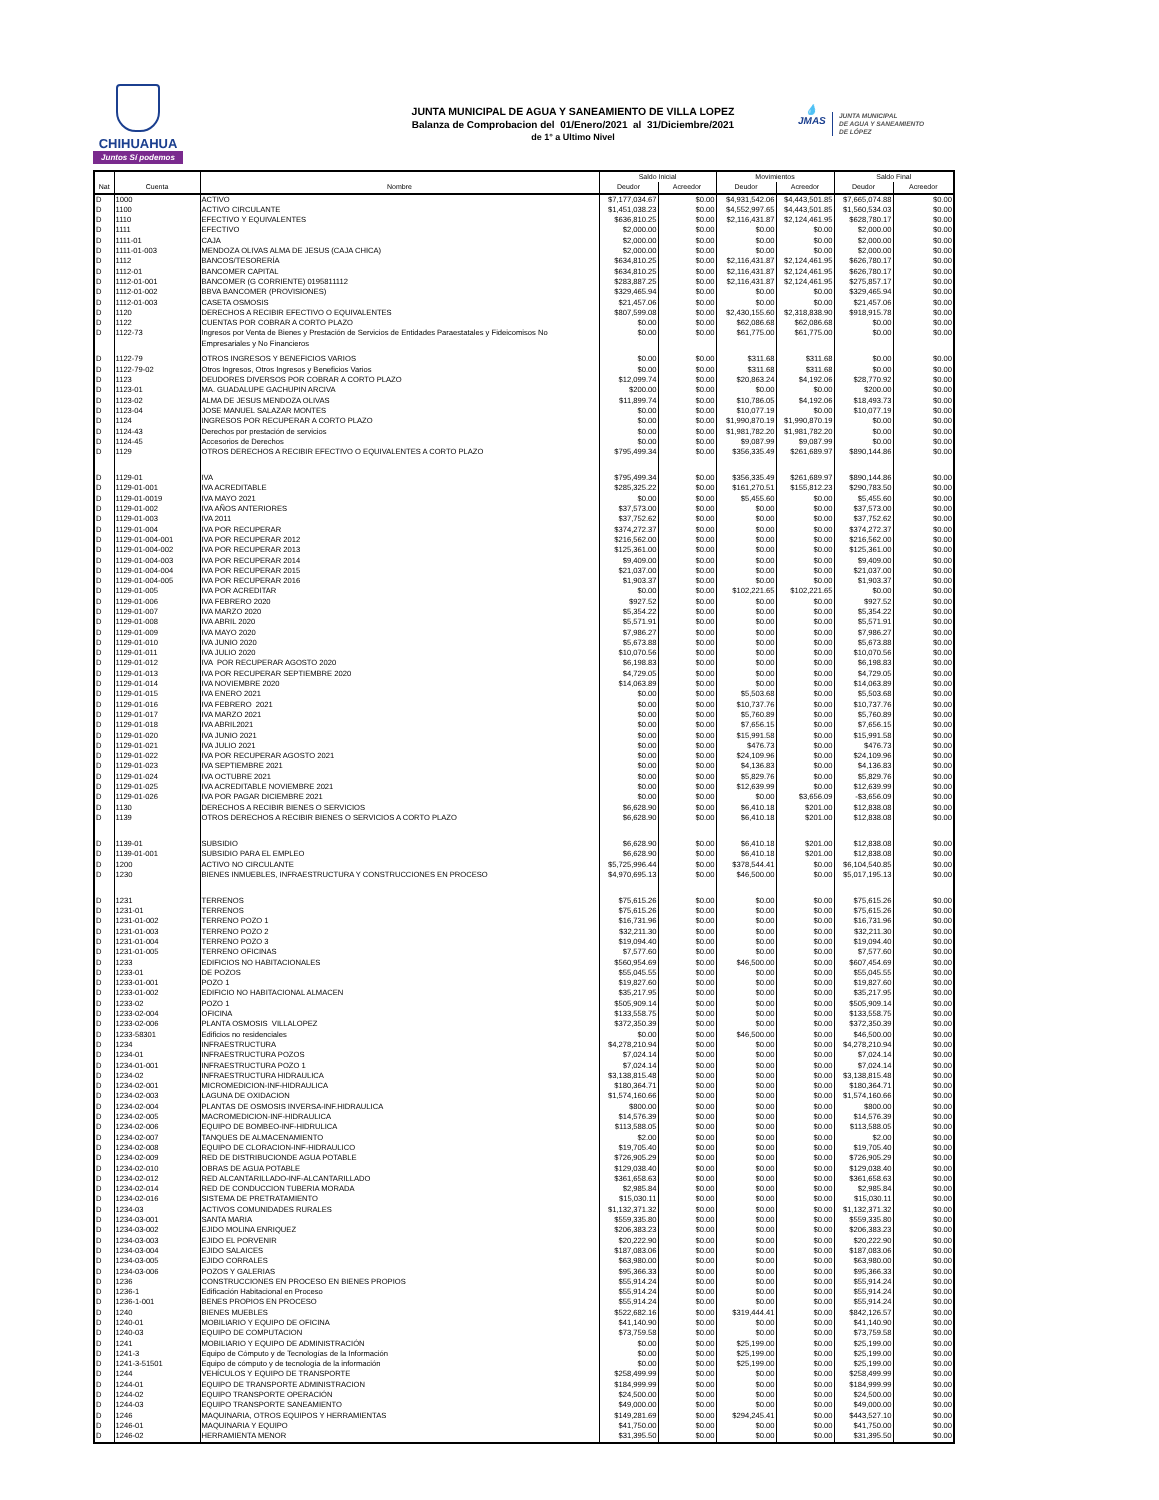CHIHUAHUA
Juntos Sí podemos
JUNTA MUNICIPAL DE AGUA Y SANEAMIENTO DE VILLA LOPEZ
Balanza de Comprobacion del 01/Enero/2021 al 31/Diciembre/2021
de 1° a Ultimo Nivel
💧
JMAS
JUNTA MUNICIPAL
DE AGUA Y SANEAMIENTO
DE LÓPEZ
| | | | Saldo Inicial | | Movimientos | | Saldo Final | |
| --- | --- | --- | --- | --- | --- | --- | --- | --- |
| Nat | Cuenta | Nombre | Deudor | Acreedor | Deudor | Acreedor | Deudor | Acreedor |
| D | 1000 | ACTIVO | $7,177,034.67 | $0.00 | $4,931,542.06 | $4,443,501.85 | $7,665,074.88 | $0.00 |
| D | 1100 | ACTIVO CIRCULANTE | $1,451,038.23 | $0.00 | $4,552,997.65 | $4,443,501.85 | $1,560,534.03 | $0.00 |
| D | 1110 | EFECTIVO Y EQUIVALENTES | $636,810.25 | $0.00 | $2,116,431.87 | $2,124,461.95 | $628,780.17 | $0.00 |
| D | 1111 | EFECTIVO | $2,000.00 | $0.00 | $0.00 | $0.00 | $2,000.00 | $0.00 |
| D | 1111-01 | CAJA | $2,000.00 | $0.00 | $0.00 | $0.00 | $2,000.00 | $0.00 |
| D | 1111-01-003 | MENDOZA OLIVAS ALMA DE JESUS (CAJA CHICA) | $2,000.00 | $0.00 | $0.00 | $0.00 | $2,000.00 | $0.00 |
| D | 1112 | BANCOS/TESORERÍA | $634,810.25 | $0.00 | $2,116,431.87 | $2,124,461.95 | $626,780.17 | $0.00 |
| D | 1112-01 | BANCOMER CAPITAL | $634,810.25 | $0.00 | $2,116,431.87 | $2,124,461.95 | $626,780.17 | $0.00 |
| D | 1112-01-001 | BANCOMER (G CORRIENTE) 0195811112 | $283,887.25 | $0.00 | $2,116,431.87 | $2,124,461.95 | $275,857.17 | $0.00 |
| D | 1112-01-002 | BBVA BANCOMER (PROVISIONES) | $329,465.94 | $0.00 | $0.00 | $0.00 | $329,465.94 | $0.00 |
| D | 1112-01-003 | CASETA OSMOSIS | $21,457.06 | $0.00 | $0.00 | $0.00 | $21,457.06 | $0.00 |
| D | 1120 | DERECHOS A RECIBIR EFECTIVO O EQUIVALENTES | $807,599.08 | $0.00 | $2,430,155.60 | $2,318,838.90 | $918,915.78 | $0.00 |
| D | 1122 | CUENTAS POR COBRAR A CORTO PLAZO | $0.00 | $0.00 | $62,086.68 | $62,086.68 | $0.00 | $0.00 |
| D | 1122-73 | Ingresos por Venta de Bienes y Prestación de Servicios de Entidades Paraestatales y Fideicomisos No Empresariales y No Financieros | $0.00 | $0.00 | $61,775.00 | $61,775.00 | $0.00 | $0.00 |
| D | 1122-79 | OTROS INGRESOS Y BENEFICIOS VARIOS | $0.00 | $0.00 | $311.68 | $311.68 | $0.00 | $0.00 |
| D | 1122-79-02 | Otros Ingresos, Otros Ingresos y Beneficios Varios | $0.00 | $0.00 | $311.68 | $311.68 | $0.00 | $0.00 |
| D | 1123 | DEUDORES DIVERSOS POR COBRAR A CORTO PLAZO | $12,099.74 | $0.00 | $20,863.24 | $4,192.06 | $28,770.92 | $0.00 |
| D | 1123-01 | MA. GUADALUPE GACHUPIN ARCIVA | $200.00 | $0.00 | $0.00 | $0.00 | $200.00 | $0.00 |
| D | 1123-02 | ALMA DE JESUS MENDOZA OLIVAS | $11,899.74 | $0.00 | $10,786.05 | $4,192.06 | $18,493.73 | $0.00 |
| D | 1123-04 | JOSE MANUEL SALAZAR MONTES | $0.00 | $0.00 | $10,077.19 | $0.00 | $10,077.19 | $0.00 |
| D | 1124 | INGRESOS POR RECUPERAR A CORTO PLAZO | $0.00 | $0.00 | $1,990,870.19 | $1,990,870.19 | $0.00 | $0.00 |
| D | 1124-43 | Derechos por prestación de servicios | $0.00 | $0.00 | $1,981,782.20 | $1,981,782.20 | $0.00 | $0.00 |
| D | 1124-45 | Accesorios de Derechos | $0.00 | $0.00 | $9,087.99 | $9,087.99 | $0.00 | $0.00 |
| D | 1129 | OTROS DERECHOS A RECIBIR EFECTIVO O EQUIVALENTES A CORTO PLAZO | $795,499.34 | $0.00 | $356,335.49 | $261,689.97 | $890,144.86 | $0.00 |
| D | 1129-01 | IVA | $795,499.34 | $0.00 | $356,335.49 | $261,689.97 | $890,144.86 | $0.00 |
| D | 1129-01-001 | IVA ACREDITABLE | $285,325.22 | $0.00 | $161,270.51 | $155,812.23 | $290,783.50 | $0.00 |
| D | 1129-01-0019 | IVA MAYO 2021 | $0.00 | $0.00 | $5,455.60 | $0.00 | $5,455.60 | $0.00 |
| D | 1129-01-002 | IVA AÑOS ANTERIORES | $37,573.00 | $0.00 | $0.00 | $0.00 | $37,573.00 | $0.00 |
| D | 1129-01-003 | IVA 2011 | $37,752.62 | $0.00 | $0.00 | $0.00 | $37,752.62 | $0.00 |
| D | 1129-01-004 | IVA POR RECUPERAR | $374,272.37 | $0.00 | $0.00 | $0.00 | $374,272.37 | $0.00 |
| D | 1129-01-004-001 | IVA POR RECUPERAR 2012 | $216,562.00 | $0.00 | $0.00 | $0.00 | $216,562.00 | $0.00 |
| D | 1129-01-004-002 | IVA POR RECUPERAR 2013 | $125,361.00 | $0.00 | $0.00 | $0.00 | $125,361.00 | $0.00 |
| D | 1129-01-004-003 | IVA POR RECUPERAR 2014 | $9,409.00 | $0.00 | $0.00 | $0.00 | $9,409.00 | $0.00 |
| D | 1129-01-004-004 | IVA POR RECUPERAR 2015 | $21,037.00 | $0.00 | $0.00 | $0.00 | $21,037.00 | $0.00 |
| D | 1129-01-004-005 | IVA POR RECUPERAR 2016 | $1,903.37 | $0.00 | $0.00 | $0.00 | $1,903.37 | $0.00 |
| D | 1129-01-005 | IVA POR ACREDITAR | $0.00 | $0.00 | $102,221.65 | $102,221.65 | $0.00 | $0.00 |
| D | 1129-01-006 | IVA FEBRERO 2020 | $927.52 | $0.00 | $0.00 | $0.00 | $927.52 | $0.00 |
| D | 1129-01-007 | IVA MARZO 2020 | $5,354.22 | $0.00 | $0.00 | $0.00 | $5,354.22 | $0.00 |
| D | 1129-01-008 | IVA ABRIL 2020 | $5,571.91 | $0.00 | $0.00 | $0.00 | $5,571.91 | $0.00 |
| D | 1129-01-009 | IVA MAYO 2020 | $7,986.27 | $0.00 | $0.00 | $0.00 | $7,986.27 | $0.00 |
| D | 1129-01-010 | IVA JUNIO 2020 | $5,673.88 | $0.00 | $0.00 | $0.00 | $5,673.88 | $0.00 |
| D | 1129-01-011 | IVA JULIO 2020 | $10,070.56 | $0.00 | $0.00 | $0.00 | $10,070.56 | $0.00 |
| D | 1129-01-012 | IVA POR RECUPERAR AGOSTO 2020 | $6,198.83 | $0.00 | $0.00 | $0.00 | $6,198.83 | $0.00 |
| D | 1129-01-013 | IVA POR RECUPERAR SEPTIEMBRE 2020 | $4,729.05 | $0.00 | $0.00 | $0.00 | $4,729.05 | $0.00 |
| D | 1129-01-014 | IVA NOVIEMBRE 2020 | $14,063.89 | $0.00 | $0.00 | $0.00 | $14,063.89 | $0.00 |
| D | 1129-01-015 | IVA ENERO 2021 | $0.00 | $0.00 | $5,503.68 | $0.00 | $5,503.68 | $0.00 |
| D | 1129-01-016 | IVA FEBRERO 2021 | $0.00 | $0.00 | $10,737.76 | $0.00 | $10,737.76 | $0.00 |
| D | 1129-01-017 | IVA MARZO 2021 | $0.00 | $0.00 | $5,760.89 | $0.00 | $5,760.89 | $0.00 |
| D | 1129-01-018 | IVA ABRIL2021 | $0.00 | $0.00 | $7,656.15 | $0.00 | $7,656.15 | $0.00 |
| D | 1129-01-020 | IVA JUNIO 2021 | $0.00 | $0.00 | $15,991.58 | $0.00 | $15,991.58 | $0.00 |
| D | 1129-01-021 | IVA JULIO 2021 | $0.00 | $0.00 | $476.73 | $0.00 | $476.73 | $0.00 |
| D | 1129-01-022 | IVA POR RECUPERAR AGOSTO 2021 | $0.00 | $0.00 | $24,109.96 | $0.00 | $24,109.96 | $0.00 |
| D | 1129-01-023 | IVA SEPTIEMBRE 2021 | $0.00 | $0.00 | $4,136.83 | $0.00 | $4,136.83 | $0.00 |
| D | 1129-01-024 | IVA OCTUBRE 2021 | $0.00 | $0.00 | $5,829.76 | $0.00 | $5,829.76 | $0.00 |
| D | 1129-01-025 | IVA ACREDITABLE NOVIEMBRE 2021 | $0.00 | $0.00 | $12,639.99 | $0.00 | $12,639.99 | $0.00 |
| D | 1129-01-026 | IVA POR PAGAR DICIEMBRE 2021 | $0.00 | $0.00 | $0.00 | $3,656.09 | -$3,656.09 | $0.00 |
| D | 1130 | DERECHOS A RECIBIR BIENES O SERVICIOS | $6,628.90 | $0.00 | $6,410.18 | $201.00 | $12,838.08 | $0.00 |
| D | 1139 | OTROS DERECHOS A RECIBIR BIENES O SERVICIOS A CORTO PLAZO | $6,628.90 | $0.00 | $6,410.18 | $201.00 | $12,838.08 | $0.00 |
| D | 1139-01 | SUBSIDIO | $6,628.90 | $0.00 | $6,410.18 | $201.00 | $12,838.08 | $0.00 |
| D | 1139-01-001 | SUBSIDIO PARA EL EMPLEO | $6,628.90 | $0.00 | $6,410.18 | $201.00 | $12,838.08 | $0.00 |
| D | 1200 | ACTIVO NO CIRCULANTE | $5,725,996.44 | $0.00 | $378,544.41 | $0.00 | $6,104,540.85 | $0.00 |
| D | 1230 | BIENES INMUEBLES, INFRAESTRUCTURA Y CONSTRUCCIONES EN PROCESO | $4,970,695.13 | $0.00 | $46,500.00 | $0.00 | $5,017,195.13 | $0.00 |
| D | 1231 | TERRENOS | $75,615.26 | $0.00 | $0.00 | $0.00 | $75,615.26 | $0.00 |
| D | 1231-01 | TERRENOS | $75,615.26 | $0.00 | $0.00 | $0.00 | $75,615.26 | $0.00 |
| D | 1231-01-002 | TERRENO POZO 1 | $16,731.96 | $0.00 | $0.00 | $0.00 | $16,731.96 | $0.00 |
| D | 1231-01-003 | TERRENO POZO 2 | $32,211.30 | $0.00 | $0.00 | $0.00 | $32,211.30 | $0.00 |
| D | 1231-01-004 | TERRENO POZO 3 | $19,094.40 | $0.00 | $0.00 | $0.00 | $19,094.40 | $0.00 |
| D | 1231-01-005 | TERRENO OFICINAS | $7,577.60 | $0.00 | $0.00 | $0.00 | $7,577.60 | $0.00 |
| D | 1233 | EDIFICIOS NO HABITACIONALES | $560,954.69 | $0.00 | $46,500.00 | $0.00 | $607,454.69 | $0.00 |
| D | 1233-01 | DE POZOS | $55,045.55 | $0.00 | $0.00 | $0.00 | $55,045.55 | $0.00 |
| D | 1233-01-001 | POZO 1 | $19,827.60 | $0.00 | $0.00 | $0.00 | $19,827.60 | $0.00 |
| D | 1233-01-002 | EDIFICIO NO HABITACIONAL ALMACEN | $35,217.95 | $0.00 | $0.00 | $0.00 | $35,217.95 | $0.00 |
| D | 1233-02 | POZO 1 | $505,909.14 | $0.00 | $0.00 | $0.00 | $505,909.14 | $0.00 |
| D | 1233-02-004 | OFICINA | $133,558.75 | $0.00 | $0.00 | $0.00 | $133,558.75 | $0.00 |
| D | 1233-02-006 | PLANTA OSMOSIS VILLALOPEZ | $372,350.39 | $0.00 | $0.00 | $0.00 | $372,350.39 | $0.00 |
| D | 1233-58301 | Edificios no residenciales | $0.00 | $0.00 | $46,500.00 | $0.00 | $46,500.00 | $0.00 |
| D | 1234 | INFRAESTRUCTURA | $4,278,210.94 | $0.00 | $0.00 | $0.00 | $4,278,210.94 | $0.00 |
| D | 1234-01 | INFRAESTRUCTURA POZOS | $7,024.14 | $0.00 | $0.00 | $0.00 | $7,024.14 | $0.00 |
| D | 1234-01-001 | INFRAESTRUCTURA POZO 1 | $7,024.14 | $0.00 | $0.00 | $0.00 | $7,024.14 | $0.00 |
| D | 1234-02 | INFRAESTRUCTURA HIDRAULICA | $3,138,815.48 | $0.00 | $0.00 | $0.00 | $3,138,815.48 | $0.00 |
| D | 1234-02-001 | MICROMEDICION-INF-HIDRAULICA | $180,364.71 | $0.00 | $0.00 | $0.00 | $180,364.71 | $0.00 |
| D | 1234-02-003 | LAGUNA DE OXIDACION | $1,574,160.66 | $0.00 | $0.00 | $0.00 | $1,574,160.66 | $0.00 |
| D | 1234-02-004 | PLANTAS DE OSMOSIS INVERSA-INF.HIDRAULICA | $800.00 | $0.00 | $0.00 | $0.00 | $800.00 | $0.00 |
| D | 1234-02-005 | MACROMEDICION-INF-HIDRAULICA | $14,576.39 | $0.00 | $0.00 | $0.00 | $14,576.39 | $0.00 |
| D | 1234-02-006 | EQUIPO DE BOMBEO-INF-HIDRULICA | $113,588.05 | $0.00 | $0.00 | $0.00 | $113,588.05 | $0.00 |
| D | 1234-02-007 | TANQUES DE ALMACENAMIENTO | $2.00 | $0.00 | $0.00 | $0.00 | $2.00 | $0.00 |
| D | 1234-02-008 | EQUIPO DE CLORACION-INF-HIDRAULICO | $19,705.40 | $0.00 | $0.00 | $0.00 | $19,705.40 | $0.00 |
| D | 1234-02-009 | RED DE DISTRIBUCIONDE AGUA POTABLE | $726,905.29 | $0.00 | $0.00 | $0.00 | $726,905.29 | $0.00 |
| D | 1234-02-010 | OBRAS DE AGUA POTABLE | $129,038.40 | $0.00 | $0.00 | $0.00 | $129,038.40 | $0.00 |
| D | 1234-02-012 | RED ALCANTARILLADO-INF-ALCANTARILLADO | $361,658.63 | $0.00 | $0.00 | $0.00 | $361,658.63 | $0.00 |
| D | 1234-02-014 | RED DE CONDUCCION TUBERIA MORADA | $2,985.84 | $0.00 | $0.00 | $0.00 | $2,985.84 | $0.00 |
| D | 1234-02-016 | SISTEMA DE PRETRATAMIENTO | $15,030.11 | $0.00 | $0.00 | $0.00 | $15,030.11 | $0.00 |
| D | 1234-03 | ACTIVOS COMUNIDADES RURALES | $1,132,371.32 | $0.00 | $0.00 | $0.00 | $1,132,371.32 | $0.00 |
| D | 1234-03-001 | SANTA MARIA | $559,335.80 | $0.00 | $0.00 | $0.00 | $559,335.80 | $0.00 |
| D | 1234-03-002 | EJIDO MOLINA ENRIQUEZ | $206,383.23 | $0.00 | $0.00 | $0.00 | $206,383.23 | $0.00 |
| D | 1234-03-003 | EJIDO EL PORVENIR | $20,222.90 | $0.00 | $0.00 | $0.00 | $20,222.90 | $0.00 |
| D | 1234-03-004 | EJIDO SALAICES | $187,083.06 | $0.00 | $0.00 | $0.00 | $187,083.06 | $0.00 |
| D | 1234-03-005 | EJIDO CORRALES | $63,980.00 | $0.00 | $0.00 | $0.00 | $63,980.00 | $0.00 |
| D | 1234-03-006 | POZOS Y GALERIAS | $95,366.33 | $0.00 | $0.00 | $0.00 | $95,366.33 | $0.00 |
| D | 1236 | CONSTRUCCIONES EN PROCESO EN BIENES PROPIOS | $55,914.24 | $0.00 | $0.00 | $0.00 | $55,914.24 | $0.00 |
| D | 1236-1 | Edificación Habitacional en Proceso | $55,914.24 | $0.00 | $0.00 | $0.00 | $55,914.24 | $0.00 |
| D | 1236-1-001 | BENES PROPIOS EN PROCESO | $55,914.24 | $0.00 | $0.00 | $0.00 | $55,914.24 | $0.00 |
| D | 1240 | BIENES MUEBLES | $522,682.16 | $0.00 | $319,444.41 | $0.00 | $842,126.57 | $0.00 |
| D | 1240-01 | MOBILIARIO Y EQUIPO DE OFICINA | $41,140.90 | $0.00 | $0.00 | $0.00 | $41,140.90 | $0.00 |
| D | 1240-03 | EQUIPO DE COMPUTACION | $73,759.58 | $0.00 | $0.00 | $0.00 | $73,759.58 | $0.00 |
| D | 1241 | MOBILIARIO Y EQUIPO DE ADMINISTRACIÓN | $0.00 | $0.00 | $25,199.00 | $0.00 | $25,199.00 | $0.00 |
| D | 1241-3 | Equipo de Cómputo y de Tecnologías de la Información | $0.00 | $0.00 | $25,199.00 | $0.00 | $25,199.00 | $0.00 |
| D | 1241-3-51501 | Equipo de cómputo y de tecnología de la información | $0.00 | $0.00 | $25,199.00 | $0.00 | $25,199.00 | $0.00 |
| D | 1244 | VEHÍCULOS Y EQUIPO DE TRANSPORTE | $258,499.99 | $0.00 | $0.00 | $0.00 | $258,499.99 | $0.00 |
| D | 1244-01 | EQUIPO DE TRANSPORTE ADMINISTRACION | $184,999.99 | $0.00 | $0.00 | $0.00 | $184,999.99 | $0.00 |
| D | 1244-02 | EQUIPO TRANSPORTE OPERACIÓN | $24,500.00 | $0.00 | $0.00 | $0.00 | $24,500.00 | $0.00 |
| D | 1244-03 | EQUIPO TRANSPORTE SANEAMIENTO | $49,000.00 | $0.00 | $0.00 | $0.00 | $49,000.00 | $0.00 |
| D | 1246 | MAQUINARIA, OTROS EQUIPOS Y HERRAMIENTAS | $149,281.69 | $0.00 | $294,245.41 | $0.00 | $443,527.10 | $0.00 |
| D | 1246-01 | MAQUINARIA Y EQUIPO | $41,750.00 | $0.00 | $0.00 | $0.00 | $41,750.00 | $0.00 |
| D | 1246-02 | HERRAMIENTA MENOR | $31,395.50 | $0.00 | $0.00 | $0.00 | $31,395.50 | $0.00 |